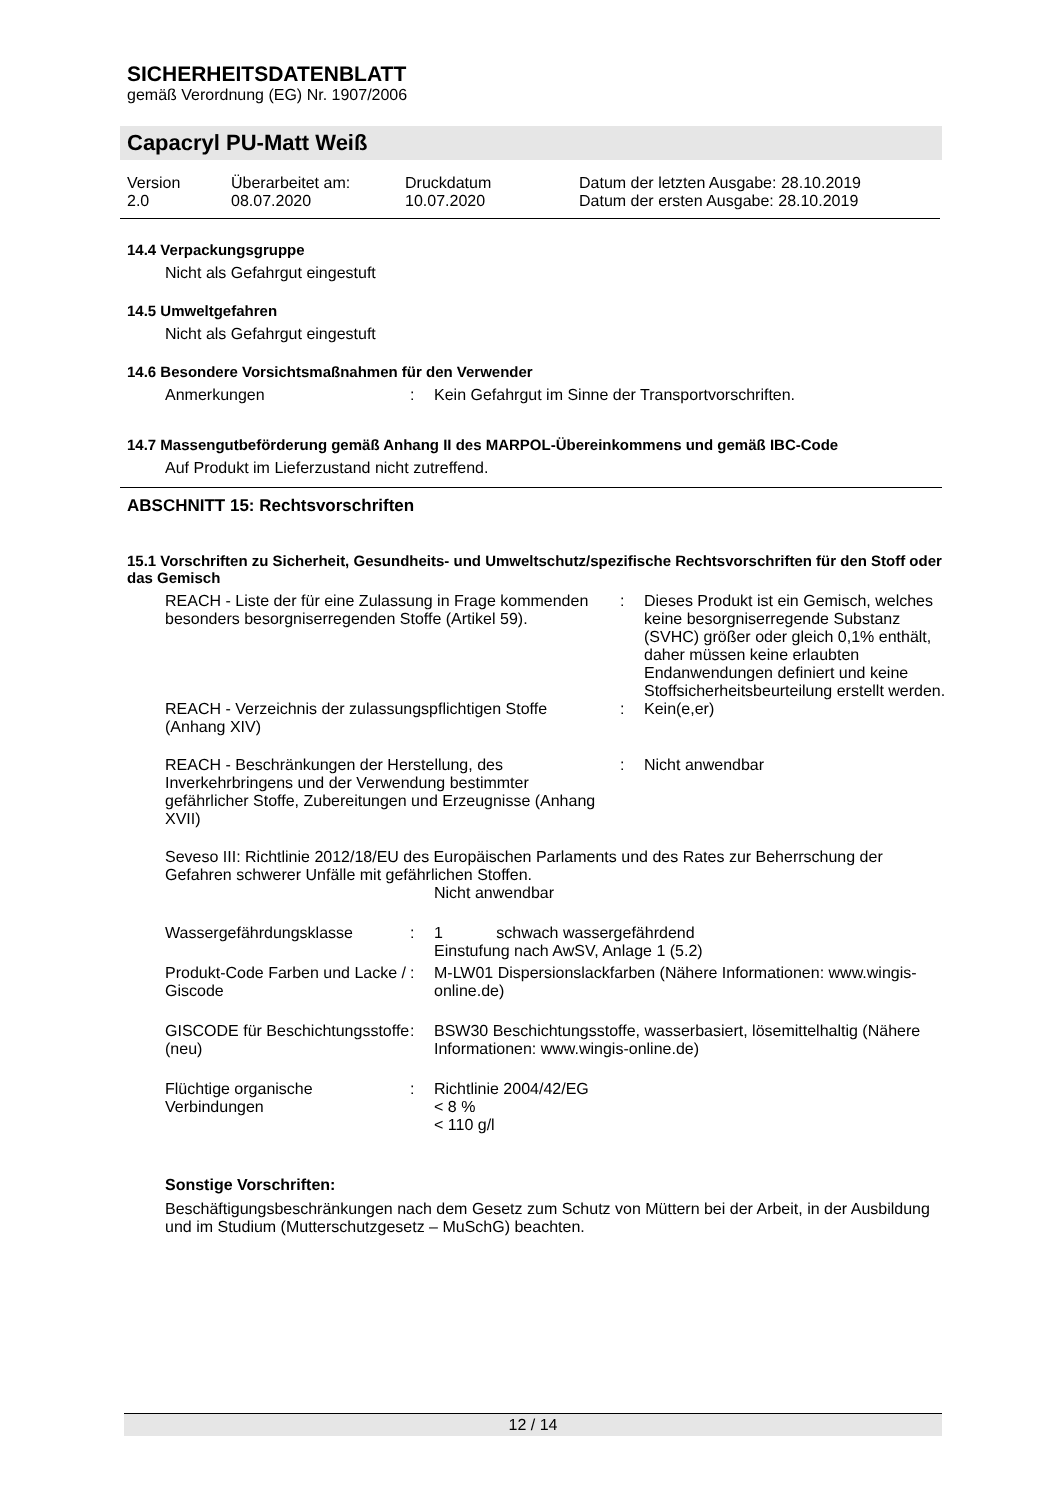SICHERHEITSDATENBLATT
gemäß Verordnung (EG) Nr. 1907/2006
Capacryl PU-Matt Weiß
| Version 2.0 | Überarbeitet am: 08.07.2020 | Druckdatum 10.07.2020 | Datum der letzten Ausgabe: 28.10.2019 Datum der ersten Ausgabe: 28.10.2019 |
14.4 Verpackungsgruppe
Nicht als Gefahrgut eingestuft
14.5 Umweltgefahren
Nicht als Gefahrgut eingestuft
14.6 Besondere Vorsichtsmaßnahmen für den Verwender
| Anmerkungen | : | Kein Gefahrgut im Sinne der Transportvorschriften. |
14.7 Massengutbeförderung gemäß Anhang II des MARPOL-Übereinkommens und gemäß IBC-Code
Auf Produkt im Lieferzustand nicht zutreffend.
ABSCHNITT 15: Rechtsvorschriften
15.1 Vorschriften zu Sicherheit, Gesundheits- und Umweltschutz/spezifische Rechtsvorschriften für den Stoff oder das Gemisch
| REACH - Liste der für eine Zulassung in Frage kommenden besonders besorgniserregenden Stoffe (Artikel 59). | : | Dieses Produkt ist ein Gemisch, welches keine besorgniserregende Substanz (SVHC) größer oder gleich 0,1% enthält, daher müssen keine erlaubten Endanwendungen definiert und keine Stoffsicherheitsbeurteilung erstellt werden. |
| REACH - Verzeichnis der zulassungspflichtigen Stoffe (Anhang XIV) | : | Kein(e,er) |
| REACH - Beschränkungen der Herstellung, des Inverkehrbringens und der Verwendung bestimmter gefährlicher Stoffe, Zubereitungen und Erzeugnisse (Anhang XVII) | : | Nicht anwendbar |
Seveso III: Richtlinie 2012/18/EU des Europäischen Parlaments und des Rates zur Beherrschung der Gefahren schwerer Unfälle mit gefährlichen Stoffen.
Nicht anwendbar
| Wassergefährdungsklasse | : | 1 schwach wassergefährdend Einstufung nach AwSV, Anlage 1 (5.2) |
| Produkt-Code Farben und Lacke / Giscode | : | M-LW01 Dispersionslackfarben (Nähere Informationen: www.wingis-online.de) |
| GISCODE für Beschichtungsstoffe (neu) | : | BSW30 Beschichtungsstoffe, wasserbasiert, lösemittelhaltig (Nähere Informationen: www.wingis-online.de) |
| Flüchtige organische Verbindungen | : | Richtlinie 2004/42/EG < 8 % < 110 g/l |
Sonstige Vorschriften:
Beschäftigungsbeschränkungen nach dem Gesetz zum Schutz von Müttern bei der Arbeit, in der Ausbildung und im Studium (Mutterschutzgesetz – MuSchG) beachten.
12 / 14